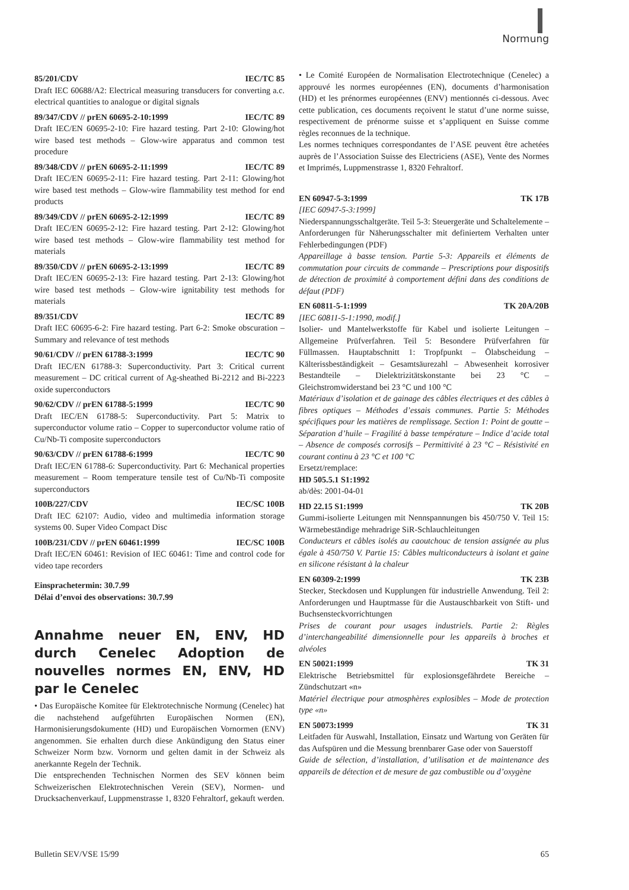Normung
85/201/CDV IEC/TC 85
Draft IEC 60688/A2: Electrical measuring transducers for converting a.c. electrical quantities to analogue or digital signals
89/347/CDV // prEN 60695-2-10:1999 IEC/TC 89
Draft IEC/EN 60695-2-10: Fire hazard testing. Part 2-10: Glowing/hot wire based test methods – Glow-wire apparatus and common test procedure
89/348/CDV // prEN 60695-2-11:1999 IEC/TC 89
Draft IEC/EN 60695-2-11: Fire hazard testing. Part 2-11: Glowing/hot wire based test methods – Glow-wire flammability test method for end products
89/349/CDV // prEN 60695-2-12:1999 IEC/TC 89
Draft IEC/EN 60695-2-12: Fire hazard testing. Part 2-12: Glowing/hot wire based test methods – Glow-wire flammability test method for materials
89/350/CDV // prEN 60695-2-13:1999 IEC/TC 89
Draft IEC/EN 60695-2-13: Fire hazard testing. Part 2-13: Glowing/hot wire based test methods – Glow-wire ignitability test methods for materials
89/351/CDV IEC/TC 89
Draft IEC 60695-6-2: Fire hazard testing. Part 6-2: Smoke obscuration – Summary and relevance of test methods
90/61/CDV // prEN 61788-3:1999 IEC/TC 90
Draft IEC/EN 61788-3: Superconductivity. Part 3: Critical current measurement – DC critical current of Ag-sheathed Bi-2212 and Bi-2223 oxide superconductors
90/62/CDV // prEN 61788-5:1999 IEC/TC 90
Draft IEC/EN 61788-5: Superconductivity. Part 5: Matrix to superconductor volume ratio – Copper to superconductor volume ratio of Cu/Nb-Ti composite superconductors
90/63/CDV // prEN 61788-6:1999 IEC/TC 90
Draft IEC/EN 61788-6: Superconductivity. Part 6: Mechanical properties measurement – Room temperature tensile test of Cu/Nb-Ti composite superconductors
100B/227/CDV IEC/SC 100B
Draft IEC 62107: Audio, video and multimedia information storage systems 00. Super Video Compact Disc
100B/231/CDV // prEN 60461:1999 IEC/SC 100B
Draft IEC/EN 60461: Revision of IEC 60461: Time and control code for video tape recorders
Einsprachetermin: 30.7.99
Délai d’envoi des observations: 30.7.99
Annahme neuer EN, ENV, HD durch Cenelec Adoption de nouvelles normes EN, ENV, HD par le Cenelec
• Das Europäische Komitee für Elektrotechnische Normung (Cenelec) hat die nachstehend aufgeführten Europäischen Normen (EN), Harmonisierungsdokumente (HD) und Europäischen Vornormen (ENV) angenommen. Sie erhalten durch diese Ankündigung den Status einer Schweizer Norm bzw. Vornorm und gelten damit in der Schweiz als anerkannte Regeln der Technik.
Die entsprechenden Technischen Normen des SEV können beim Schweizerischen Elektrotechnischen Verein (SEV), Normen- und Drucksachenverkauf, Luppmenstrasse 1, 8320 Fehraltorf, gekauft werden.
• Le Comité Européen de Normalisation Electrotechnique (Cenelec) a approuvé les normes européennes (EN), documents d’harmonisation (HD) et les prénormes européennes (ENV) mentionnés ci-dessous. Avec cette publication, ces documents reçoivent le statut d’une norme suisse, respectivement de prénorme suisse et s’appliquent en Suisse comme règles reconnues de la technique.
Les normes techniques correspondantes de l’ASE peuvent être achetées auprès de l’Association Suisse des Electriciens (ASE), Vente des Normes et Imprimés, Luppmenstrasse 1, 8320 Fehraltorf.
EN 60947-5-3:1999 TK 17B
[IEC 60947-5-3:1999]
Niederspannungsschaltgeräte. Teil 5-3: Steuergeräte und Schaltelemente – Anforderungen für Näherungsschalter mit definiertem Verhalten unter Fehlerbedingungen (PDF)
Appareillage à basse tension. Partie 5-3: Appareils et éléments de commutation pour circuits de commande – Prescriptions pour dispositifs de détection de proximité à comportement défini dans des conditions de défaut (PDF)
EN 60811-5-1:1999 TK 20A/20B
[IEC 60811-5-1:1990, modif.]
Isolier- und Mantelwerkstoffe für Kabel und isolierte Leitungen – Allgemeine Prüfverfahren. Teil 5: Besondere Prüfverfahren für Füllmassen. Hauptabschnitt 1: Tropfpunkt – Ölabscheidung – Kälterissbeständigkeit – Gesamtsäurezahl – Abwesenheit korrosiver Bestandteile – Dielektrizitätskonstante bei 23 °C – Gleichstromwiderstand bei 23 °C und 100 °C
Matériaux d’isolation et de gainage des câbles électriques et des câbles à fibres optiques – Méthodes d’essais communes. Partie 5: Méthodes spécifiques pour les matières de remplissage. Section 1: Point de goutte – Séparation d’huile – Fragilité à basse température – Indice d’acide total – Absence de composés corrosifs – Permittivité à 23 °C – Résistivité en courant continu à 23 °C et 100 °C
Ersetzt/remplace:
HD 505.5.1 S1:1992
ab/dès: 2001-04-01
HD 22.15 S1:1999 TK 20B
Gummi-isolierte Leitungen mit Nennspannungen bis 450/750 V. Teil 15: Wärmebeständige mehradrige SiR-Schlauchleitungen
Conducteurs et câbles isolés au caoutchouc de tension assignée au plus égale à 450/750 V. Partie 15: Câbles multiconducteurs à isolant et gaine en silicone résistant à la chaleur
EN 60309-2:1999 TK 23B
Stecker, Steckdosen und Kupplungen für industrielle Anwendung. Teil 2: Anforderungen und Hauptmasse für die Austauschbarkeit von Stift- und Buchsensteckvorrichtungen
Prises de courant pour usages industriels. Partie 2: Règles d’interchangeabilité dimensionnelle pour les appareils à broches et alvéoles
EN 50021:1999 TK 31
Elektrische Betriebsmittel für explosionsgefährdete Bereiche – Zündschutzart «n»
Matériel électrique pour atmosphères explosibles – Mode de protection type «n»
EN 50073:1999 TK 31
Leitfaden für Auswahl, Installation, Einsatz und Wartung von Geräten für das Aufspüren und die Messung brennbarer Gase oder von Sauerstoff
Guide de sélection, d’installation, d’utilisation et de maintenance des appareils de détection et de mesure de gaz combustible ou d’oxygène
Bulletin SEV/VSE 15/99 65